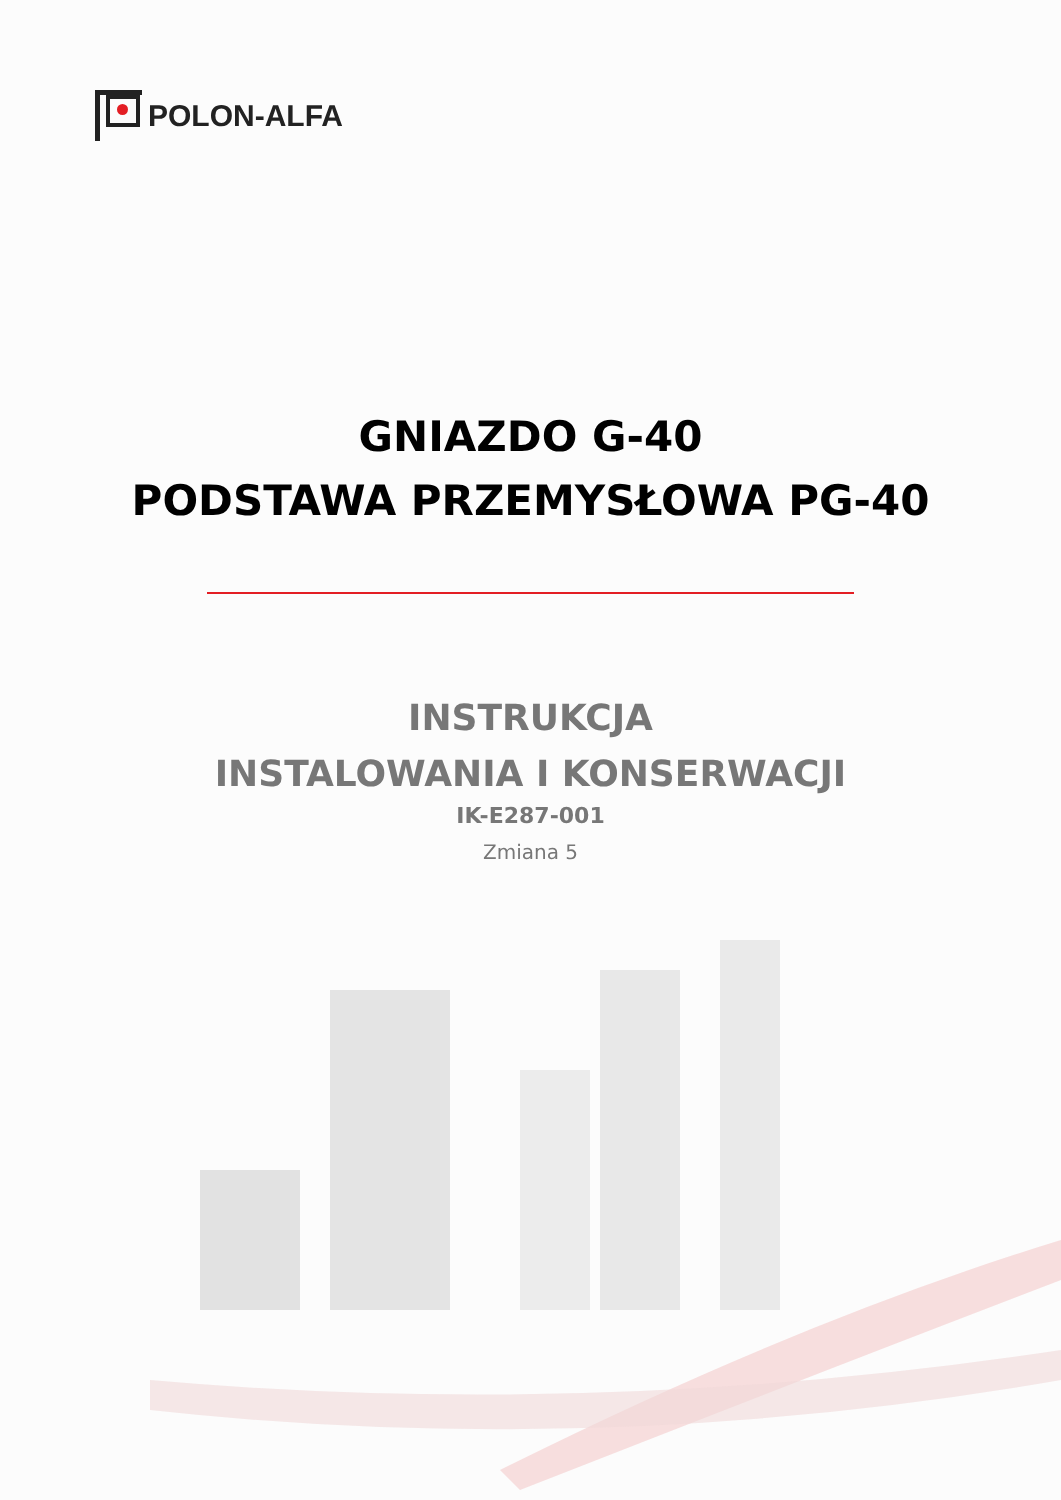POLON-ALFA
GNIAZDO G-40
PODSTAWA PRZEMYSŁOWA PG-40
INSTRUKCJA
INSTALOWANIA I KONSERWACJI
IK-E287-001
Zmiana 5